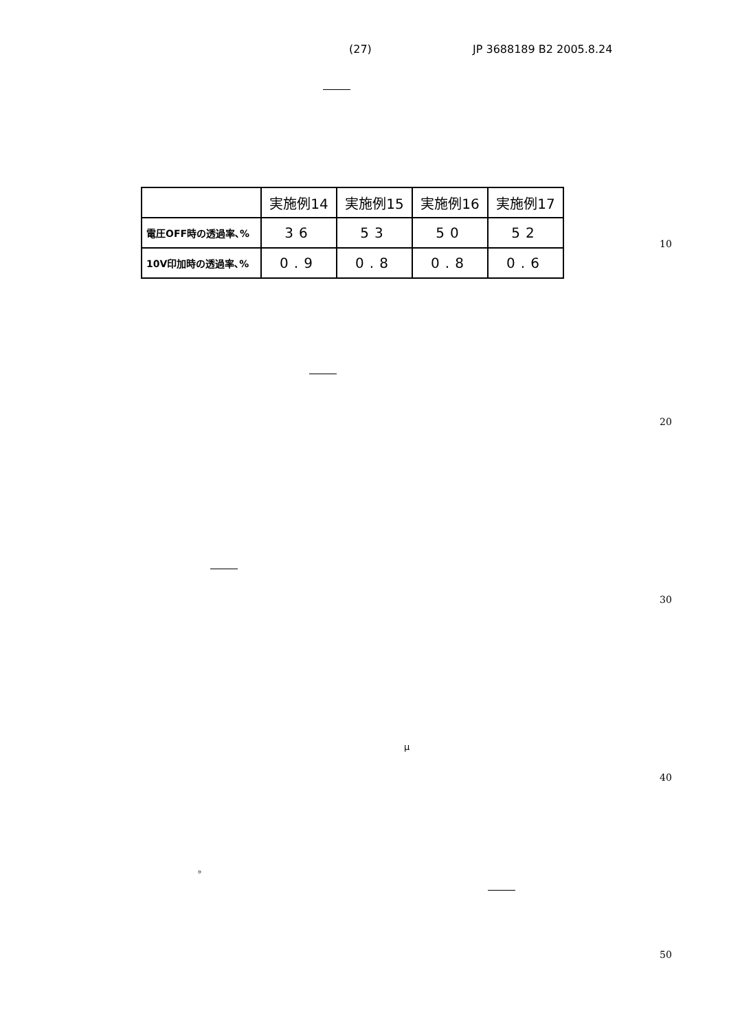(27) JP 3688189 B2 2005.8.24
| | 実施例14 | 実施例15 | 実施例16 | 実施例17 |
| --- | --- | --- | --- | --- |
| 電圧OFF時の透過率､% | 36 | 53 | 50 | 52 |
| 10V印加時の透過率､% | 0.9 | 0.8 | 0.8 | 0.6 |
10
20
30
μ
40
。
50